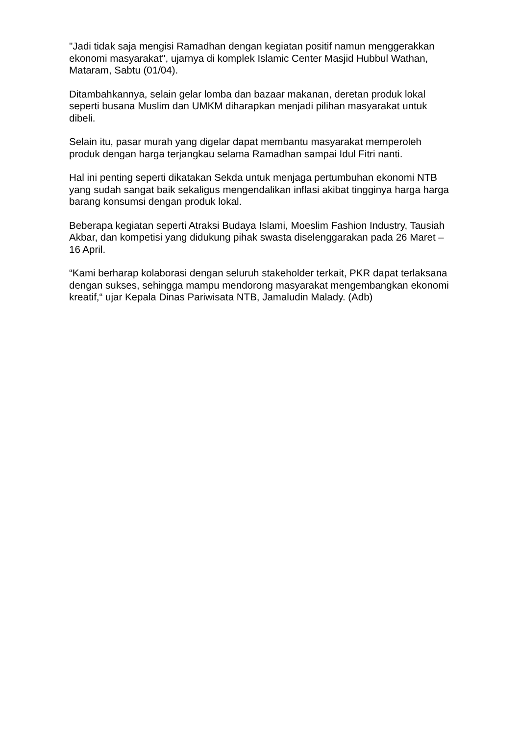"Jadi tidak saja mengisi Ramadhan dengan kegiatan positif namun menggerakkan ekonomi masyarakat", ujarnya di komplek Islamic Center Masjid Hubbul Wathan, Mataram, Sabtu (01/04).
Ditambahkannya, selain gelar lomba dan bazaar makanan, deretan produk lokal seperti busana Muslim dan UMKM diharapkan menjadi pilihan masyarakat untuk dibeli.
Selain itu, pasar murah yang digelar dapat membantu masyarakat memperoleh produk dengan harga terjangkau selama Ramadhan sampai Idul Fitri nanti.
Hal ini penting seperti dikatakan Sekda untuk menjaga pertumbuhan ekonomi NTB yang sudah sangat baik sekaligus mengendalikan inflasi akibat tingginya harga harga barang konsumsi dengan produk lokal.
Beberapa kegiatan seperti Atraksi Budaya Islami, Moeslim Fashion Industry, Tausiah Akbar, dan kompetisi yang didukung pihak swasta diselenggarakan pada 26 Maret – 16 April.
“Kami berharap kolaborasi dengan seluruh stakeholder terkait, PKR dapat terlaksana dengan sukses, sehingga mampu mendorong masyarakat mengembangkan ekonomi kreatif,“ ujar Kepala Dinas Pariwisata NTB, Jamaludin Malady. (Adb)